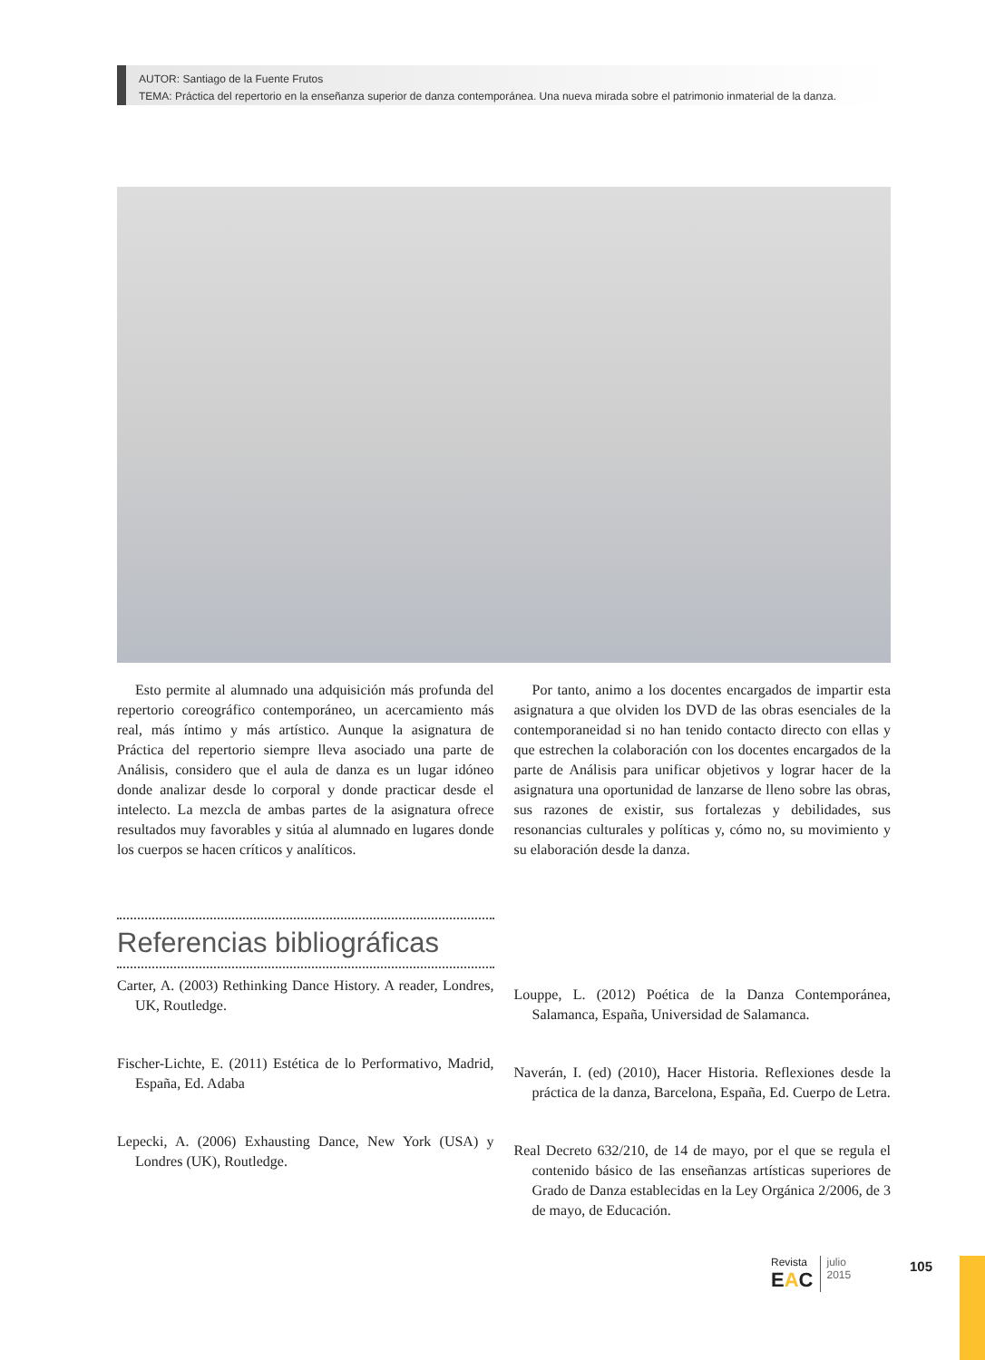AUTOR: Santiago de la Fuente Frutos
TEMA: Práctica del repertorio en la enseñanza superior de danza contemporánea. Una nueva mirada sobre el patrimonio inmaterial de la danza.
Esto permite al alumnado una adquisición más profunda del repertorio coreográfico contemporáneo, un acercamiento más real, más íntimo y más artístico. Aunque la asignatura de Práctica del repertorio siempre lleva asociado una parte de Análisis, considero que el aula de danza es un lugar idóneo donde analizar desde lo corporal y donde practicar desde el intelecto. La mezcla de ambas partes de la asignatura ofrece resultados muy favorables y sitúa al alumnado en lugares donde los cuerpos se hacen críticos y analíticos.
Por tanto, animo a los docentes encargados de impartir esta asignatura a que olviden los DVD de las obras esenciales de la contemporaneidad si no han tenido contacto directo con ellas y que estrechen la colaboración con los docentes encargados de la parte de Análisis para unificar objetivos y lograr hacer de la asignatura una oportunidad de lanzarse de lleno sobre las obras, sus razones de existir, sus fortalezas y debilidades, sus resonancias culturales y políticas y, cómo no, su movimiento y su elaboración desde la danza.
Referencias bibliográficas
Carter, A. (2003) Rethinking Dance History. A reader, Londres, UK, Routledge.
Fischer-Lichte, E. (2011) Estética de lo Performativo, Madrid, España, Ed. Adaba
Lepecki, A. (2006) Exhausting Dance, New York (USA) y Londres (UK), Routledge.
Louppe, L. (2012) Poética de la Danza Contemporánea, Salamanca, España, Universidad de Salamanca.
Naverán, I. (ed) (2010), Hacer Historia. Reflexiones desde la práctica de la danza, Barcelona, España, Ed. Cuerpo de Letra.
Real Decreto 632/210, de 14 de mayo, por el que se regula el contenido básico de las enseñanzas artísticas superiores de Grado de Danza establecidas en la Ley Orgánica 2/2006, de 3 de mayo, de Educación.
Revista
EAC
julio
2015
105